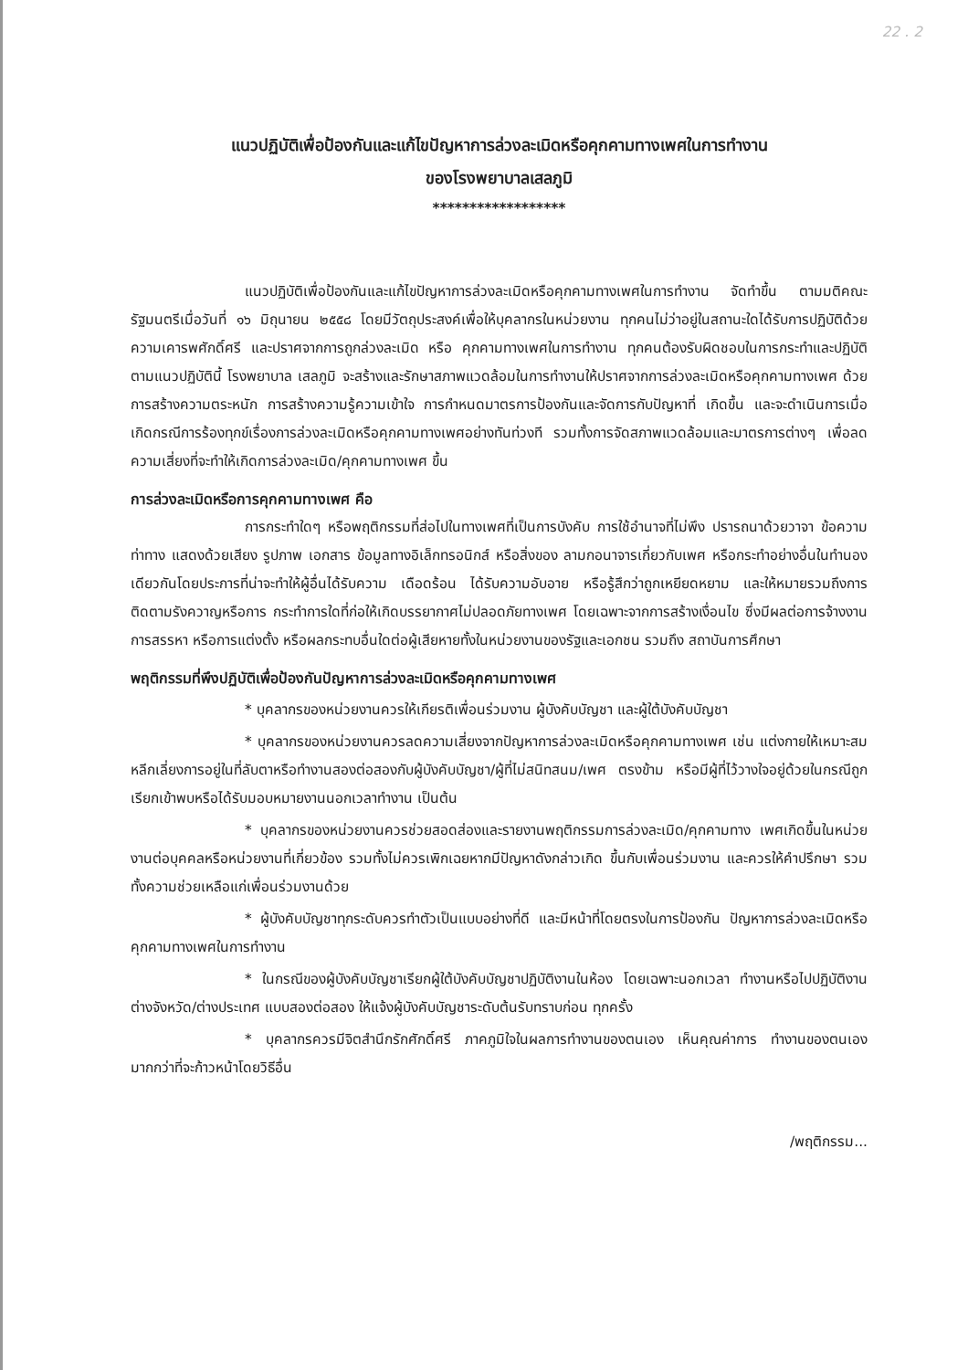22 . 2
แนวปฏิบัติเพื่อป้องกันและแก้ไขปัญหาการล่วงละเมิดหรือคุกคามทางเพศในการทำงาน
ของโรงพยาบาลเสลภูมิ
******************
แนวปฏิบัติเพื่อป้องกันและแก้ไขปัญหาการล่วงละเมิดหรือคุกคามทางเพศในการทำงาน จัดทำขึ้น ตามมติคณะรัฐมนตรีเมื่อวันที่ ๑๖ มิถุนายน ๒๕๕๘ โดยมีวัตถุประสงค์เพื่อให้บุคลากรในหน่วยงาน ทุกคนไม่ว่าอยู่ในสถานะใดได้รับการปฏิบัติด้วยความเคารพศักดิ์ศรี และปราศจากการถูกล่วงละเมิด หรือ คุกคามทางเพศในการทำงาน ทุกคนต้องรับผิดชอบในการกระทำและปฏิบัติตามแนวปฏิบัตินี้ โรงพยาบาล เสลภูมิ จะสร้างและรักษาสภาพแวดล้อมในการทำงานให้ปราศจากการล่วงละเมิดหรือคุกคามทางเพศ ด้วย การสร้างความตระหนัก การสร้างความรู้ความเข้าใจ การกำหนดมาตรการป้องกันและจัดการกับปัญหาที่ เกิดขึ้น และจะดำเนินการเมื่อเกิดกรณีการร้องทุกข์เรื่องการล่วงละเมิดหรือคุกคามทางเพศอย่างทันท่วงที รวมทั้งการจัดสภาพแวดล้อมและมาตรการต่างๆ เพื่อลดความเสี่ยงที่จะทำให้เกิดการล่วงละเมิด/คุกคามทางเพศ ขึ้น
การล่วงละเมิดหรือการคุกคามทางเพศ คือ
การกระทำใดๆ หรือพฤติกรรมที่ส่อไปในทางเพศที่เป็นการบังคับ การใช้อำนาจที่ไม่พึง ปรารถนาด้วยวาจา ข้อความ ท่าทาง แสดงด้วยเสียง รูปภาพ เอกสาร ข้อมูลทางอิเล็กทรอนิกส์ หรือสิ่งของ ลามกอนาจารเกี่ยวกับเพศ หรือกระทำอย่างอื่นในทำนองเดียวกันโดยประการที่น่าจะทำให้ผู้อื่นได้รับความ เดือดร้อน ได้รับความอับอาย หรือรู้สึกว่าถูกเหยียดหยาม และให้หมายรวมถึงการติดตามรังควาญหรือการ กระทำการใดที่ก่อให้เกิดบรรยากาศไม่ปลอดภัยทางเพศ โดยเฉพาะจากการสร้างเงื่อนไข ซึ่งมีผลต่อการจ้างงาน การสรรหา หรือการแต่งตั้ง หรือผลกระทบอื่นใดต่อผู้เสียหายทั้งในหน่วยงานของรัฐและเอกชน รวมถึง สถาบันการศึกษา
พฤติกรรมที่พึงปฏิบัติเพื่อป้องกันปัญหาการล่วงละเมิดหรือคุกคามทางเพศ
* บุคลากรของหน่วยงานควรให้เกียรติเพื่อนร่วมงาน ผู้บังคับบัญชา และผู้ใต้บังคับบัญชา
* บุคลากรของหน่วยงานควรลดความเสี่ยงจากปัญหาการล่วงละเมิดหรือคุกคามทางเพศ เช่น แต่งกายให้เหมาะสม หลีกเลี่ยงการอยู่ในที่ลับตาหรือทำงานสองต่อสองกับผู้บังคับบัญชา/ผู้ที่ไม่สนิทสนม/เพศ ตรงข้าม หรือมีผู้ที่ไว้วางใจอยู่ด้วยในกรณีถูกเรียกเข้าพบหรือได้รับมอบหมายงานนอกเวลาทำงาน เป็นต้น
* บุคลากรของหน่วยงานควรช่วยสอดส่องและรายงานพฤติกรรมการล่วงละเมิด/คุกคามทาง เพศเกิดขึ้นในหน่วยงานต่อบุคคลหรือหน่วยงานที่เกี่ยวข้อง รวมทั้งไม่ควรเพิกเฉยหากมีปัญหาดังกล่าวเกิด ขึ้นกับเพื่อนร่วมงาน และควรให้คำปรึกษา รวมทั้งความช่วยเหลือแก่เพื่อนร่วมงานด้วย
* ผู้บังคับบัญชาทุกระดับควรทำตัวเป็นแบบอย่างที่ดี และมีหน้าที่โดยตรงในการป้องกัน ปัญหาการล่วงละเมิดหรือคุกคามทางเพศในการทำงาน
* ในกรณีของผู้บังคับบัญชาเรียกผู้ใต้บังคับบัญชาปฏิบัติงานในห้อง โดยเฉพาะนอกเวลา ทำงานหรือไปปฏิบัติงานต่างจังหวัด/ต่างประเทศ แบบสองต่อสอง ให้แจ้งผู้บังคับบัญชาระดับต้นรับทราบก่อน ทุกครั้ง
* บุคลากรควรมีจิตสำนึกรักศักดิ์ศรี ภาคภูมิใจในผลการทำงานของตนเอง เห็นคุณค่าการ ทำงานของตนเองมากกว่าที่จะก้าวหน้าโดยวิธีอื่น
/พฤติกรรม...